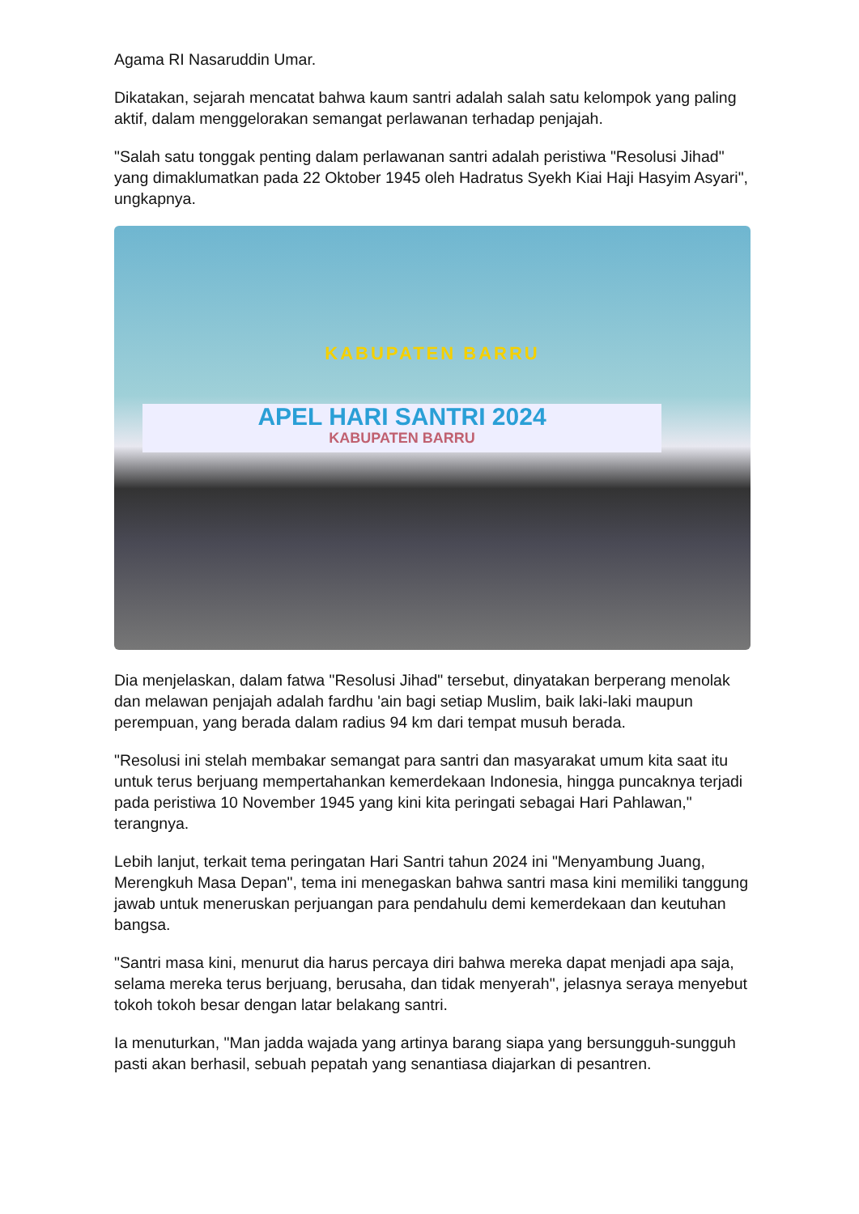Agama RI Nasaruddin Umar.
Dikatakan, sejarah mencatat bahwa kaum santri adalah salah satu kelompok yang paling aktif, dalam menggelorakan semangat perlawanan terhadap penjajah.
"Salah satu tonggak penting dalam perlawanan santri adalah peristiwa "Resolusi Jihad" yang dimaklumatkan pada 22 Oktober 1945 oleh Hadratus Syekh Kiai Haji Hasyim Asyari", ungkapnya.
KABUPATEN BARRU
APEL HARI SANTRI 2024
KABUPATEN BARRU
Dia menjelaskan, dalam fatwa "Resolusi Jihad" tersebut, dinyatakan berperang menolak dan melawan penjajah adalah fardhu 'ain bagi setiap Muslim, baik laki-laki maupun perempuan, yang berada dalam radius 94 km dari tempat musuh berada.
"Resolusi ini stelah membakar semangat para santri dan masyarakat umum kita saat itu untuk terus berjuang mempertahankan kemerdekaan Indonesia, hingga puncaknya terjadi pada peristiwa 10 November 1945 yang kini kita peringati sebagai Hari Pahlawan," terangnya.
Lebih lanjut, terkait tema peringatan Hari Santri tahun 2024 ini "Menyambung Juang, Merengkuh Masa Depan", tema ini menegaskan bahwa santri masa kini memiliki tanggung jawab untuk meneruskan perjuangan para pendahulu demi kemerdekaan dan keutuhan bangsa.
"Santri masa kini, menurut dia harus percaya diri bahwa mereka dapat menjadi apa saja, selama mereka terus berjuang, berusaha, dan tidak menyerah", jelasnya seraya menyebut tokoh tokoh besar dengan latar belakang santri.
Ia menuturkan, "Man jadda wajada yang artinya barang siapa yang bersungguh-sungguh pasti akan berhasil, sebuah pepatah yang senantiasa diajarkan di pesantren.